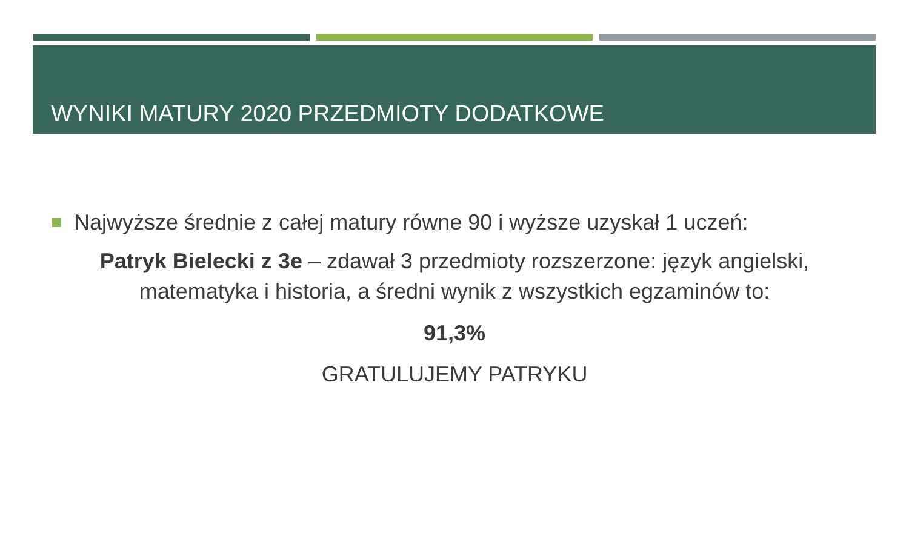WYNIKI MATURY 2020 PRZEDMIOTY DODATKOWE
Najwyższe średnie z całej matury równe 90 i wyższe uzyskał 1 uczeń:
Patryk Bielecki z 3e – zdawał 3 przedmioty rozszerzone: język angielski, matematyka i historia, a średni wynik z wszystkich egzaminów to:
91,3%
GRATULUJEMY PATRYKU